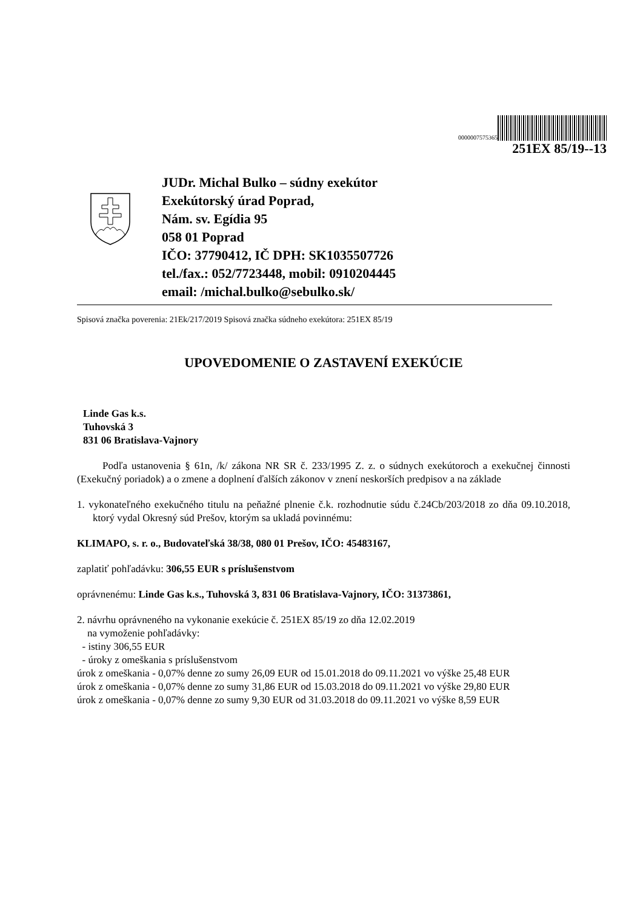0000007575365
251EX 85/19--13
JUDr. Michal Bulko – súdny exekútor
Exekútorský úrad Poprad,
Nám. sv. Egídia 95
058 01 Poprad
IČO: 37790412, IČ DPH: SK1035507726
tel./fax.: 052/7723448, mobil: 0910204445
email: /michal.bulko@sebulko.sk/
Spisová značka poverenia: 21Ek/217/2019 Spisová značka súdneho exekútora: 251EX 85/19
UPOVEDOMENIE O ZASTAVENÍ EXEKÚCIE
Linde Gas k.s.
Tuhovská 3
831 06 Bratislava-Vajnory
Podľa ustanovenia § 61n, /k/ zákona NR SR č. 233/1995 Z. z. o súdnych exekútoroch a exekučnej činnosti (Exekučný poriadok) a o zmene a doplnení ďalších zákonov v znení neskorších predpisov a na základe
1. vykonateľného exekučného titulu na peňažné plnenie č.k. rozhodnutie súdu č.24Cb/203/2018 zo dňa 09.10.2018, ktorý vydal Okresný súd Prešov, ktorým sa ukladá povinnému:
KLIMAPO, s. r. o., Budovateľská 38/38, 080 01 Prešov, IČO: 45483167,
zaplatiť pohľadávku: 306,55 EUR s príslušenstvom
oprávnenému: Linde Gas k.s., Tuhovská 3, 831 06 Bratislava-Vajnory, IČO: 31373861,
2. návrhu oprávneného na vykonanie exekúcie č. 251EX 85/19 zo dňa 12.02.2019
na vymoženie pohľadávky:
- istiny 306,55 EUR
- úroky z omeškania s príslušenstvom
úrok z omeškania - 0,07% denne zo sumy 26,09 EUR od 15.01.2018 do 09.11.2021 vo výške 25,48 EUR
úrok z omeškania - 0,07% denne zo sumy 31,86 EUR od 15.03.2018 do 09.11.2021 vo výške 29,80 EUR
úrok z omeškania - 0,07% denne zo sumy 9,30 EUR od 31.03.2018 do 09.11.2021 vo výške 8,59 EUR